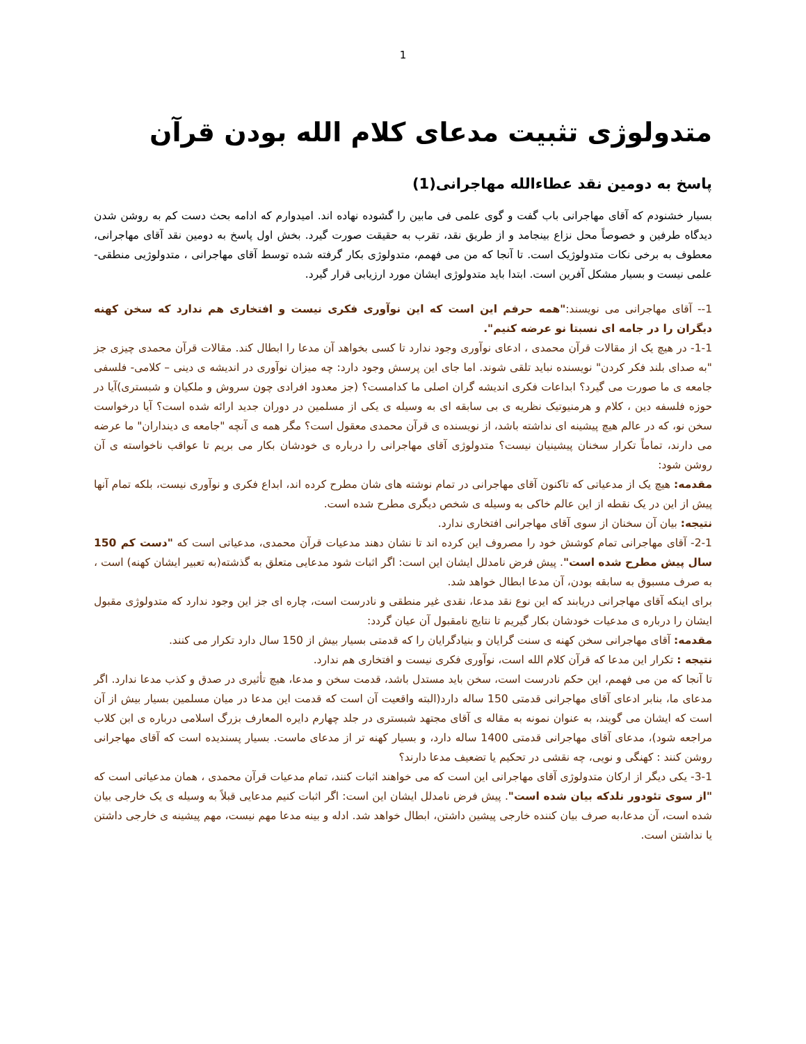1
متدولوژی تثبیت مدعای کلام الله بودن قرآن
پاسخ به دومین نقد عطاءالله مهاجرانی(1)
بسیار خشنودم که آقای مهاجرانی باب گفت و گوی علمی فی مابین را گشوده نهاده اند. امیدوارم که ادامه بحث دست کم به روشن شدن دیدگاه طرفین و خصوصاً محل نزاع بینجامد و از طریق نقد، تقرب به حقیقت صورت گیرد. بخش اول پاسخ به دومین نقد آقای مهاجرانی، معطوف به برخی نکات متدولوژیک است. تا آنجا که من می فهمم، متدولوژی بکار گرفته شده توسط آقای مهاجرانی ، متدولوژیی منطقی-علمی نیست و بسیار مشکل آفرین است. ابتدا باید متدولوژی ایشان مورد ارزیابی قرار گیرد.
1-- آقای مهاجرانی می نویسند:"همه حرفم این است که این نوآوری فکری نیست و افتخاری هم ندارد که سخن کهنه دیگران را در جامه ای نسبتا نو عرضه کنیم".
1-1- در هیچ یک از مقالات قرآن محمدی ، ادعای نوآوری وجود ندارد تا کسی بخواهد آن مدعا را ابطال کند. مقالات قرآن محمدی چیزی جز "به صدای بلند فکر کردن" نویسنده نباید تلقی شوند. اما جای این پرسش وجود دارد: چه میزان نوآوری در اندیشه ی دینی – کلامی- فلسفی جامعه ی ما صورت می گیرد؟ ابداعات فکری اندیشه گران اصلی ما کدامست؟ (جز معدود افرادی چون سروش و ملکیان و شبستری)آیا در حوزه فلسفه دین ، کلام و هرمنیوتیک نظریه ی بی سابقه ای به وسیله ی یکی از مسلمین در دوران جدید ارائه شده است؟ آیا درخواست سخن نو، که در عالم هیچ پیشینه ای نداشته باشد، از نویسنده ی قرآن محمدی معقول است؟ مگر همه ی آنچه "جامعه ی دینداران" ما عرضه می دارند، تماماً تکرار سخنان پیشینیان نیست؟ متدولوژی آقای مهاجرانی را درباره ی خودشان بکار می بریم تا عواقب ناخواسته ی آن روشن شود:
مقدمه: هیچ یک از مدعیاتی که تاکنون آقای مهاجرانی در تمام نوشته های شان مطرح کرده اند، ابداع فکری و نوآوری نیست، بلکه تمام آنها پیش از این در یک نقطه از این عالم خاکی به وسیله ی شخص دیگری مطرح شده است.
نتیجه: بیان آن سخنان از سوی آقای مهاجرانی افتخاری ندارد.
2-1- آقای مهاجرانی تمام کوشش خود را مصروف این کرده اند تا نشان دهند مدعیات قرآن محمدی، مدعیاتی است که "دست کم 150 سال پیش مطرح شده است". پیش فرض نامدلل ایشان این است: اگر اثبات شود مدعایی متعلق به گذشته(به تعبیر ایشان کهنه) است ، به صرف مسبوق به سابقه بودن، آن مدعا ابطال خواهد شد.
برای اینکه آقای مهاجرانی دریابند که این نوع نقد مدعا، نقدی غیر منطقی و نادرست است، چاره ای جز این وجود ندارد که متدولوژی مقبول ایشان را درباره ی مدعیات خودشان بکار گیریم تا نتایج نامقبول آن عیان گردد:
مقدمه: آقای مهاجرانی سخن کهنه ی سنت گرایان و بنیادگرایان را که قدمتی بسیار بیش از 150 سال دارد تکرار می کنند.
نتیجه : تکرار این مدعا که قرآن کلام الله است، نوآوری فکری نیست و افتخاری هم ندارد.
تا آنجا که من می فهمم، این حکم نادرست است، سخن باید مستدل باشد، قدمت سخن و مدعا، هیچ تأثیری در صدق و کذب مدعا ندارد. اگر مدعای ما، بنابر ادعای آقای مهاجرانی قدمتی 150 ساله دارد(البته واقعیت آن است که قدمت این مدعا در میان مسلمین بسیار بیش از آن است که ایشان می گویند، به عنوان نمونه به مقاله ی آقای مجتهد شبستری در جلد چهارم دایره المعارف بزرگ اسلامی درباره ی ابن کلاب مراجعه شود)، مدعای آقای مهاجرانی قدمتی 1400 ساله دارد، و بسیار کهنه تر از مدعای ماست. بسیار پسندیده است که آقای مهاجرانی روشن کنند : کهنگی و نویی، چه نقشی در تحکیم یا تضعیف مدعا دارند؟
3-1- یکی دیگر از ارکان متدولوژی آقای مهاجرانی این است که می خواهند اثبات کنند، تمام مدعیات قرآن محمدی ، همان مدعیاتی است که "از سوی تئودور نلدکه بیان شده است". پیش فرض نامدلل ایشان این است: اگر اثبات کنیم مدعایی قبلاً به وسیله ی یک خارجی بیان شده است، آن مدعا،به صرف بیان کننده خارجی پیشین داشتن، ابطال خواهد شد. ادله و بینه مدعا مهم نیست، مهم پیشینه ی خارجی داشتن یا نداشتن است.